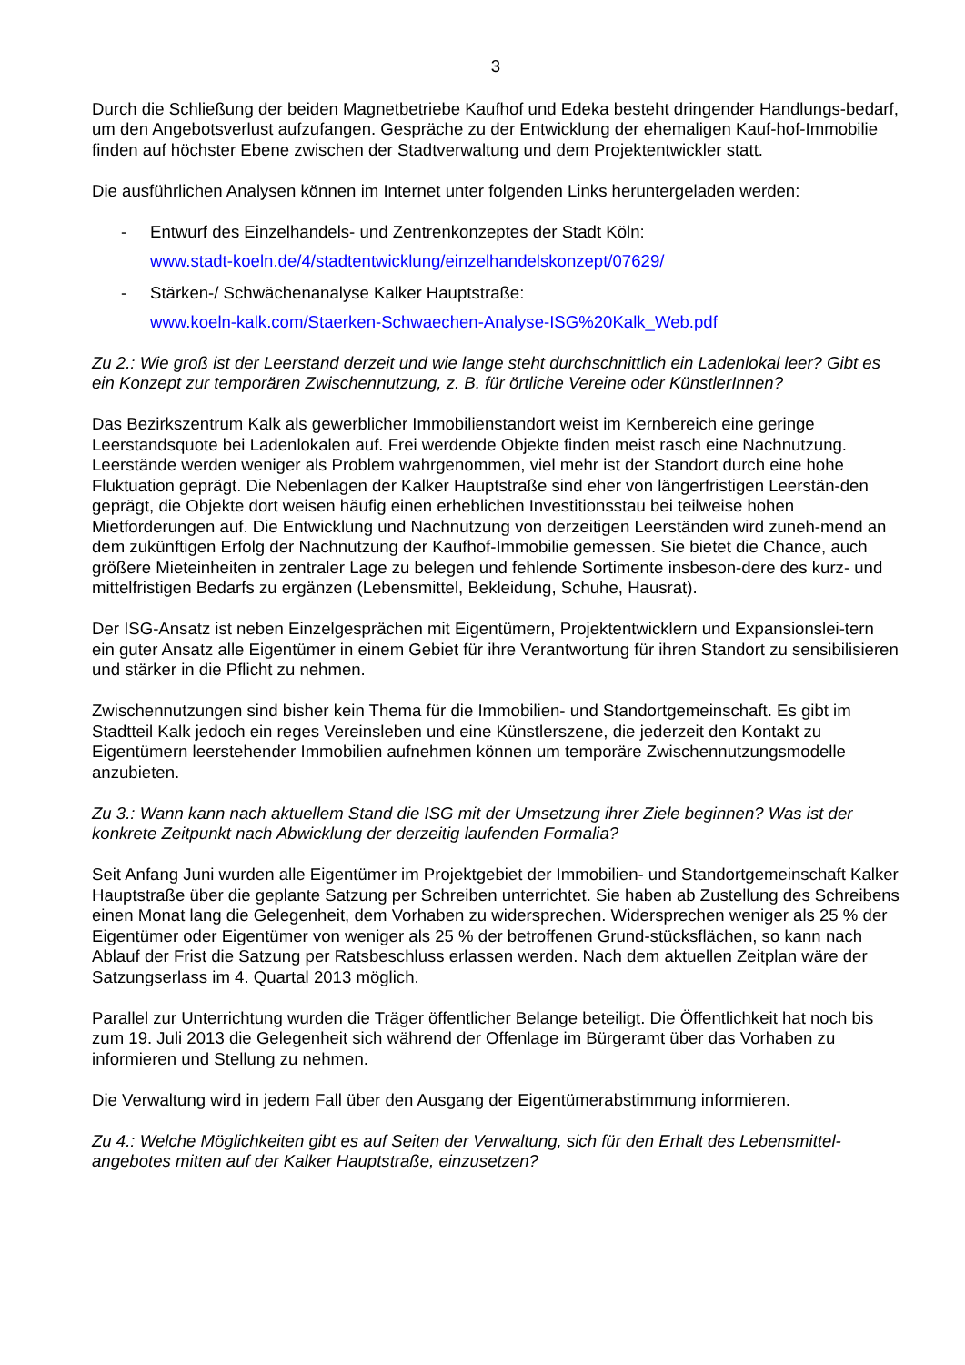3
Durch die Schließung der beiden Magnetbetriebe Kaufhof und Edeka besteht dringender Handlungs-bedarf, um den Angebotsverlust aufzufangen. Gespräche zu der Entwicklung der ehemaligen Kauf-hof-Immobilie finden auf höchster Ebene zwischen der Stadtverwaltung und dem Projektentwickler statt.
Die ausführlichen Analysen können im Internet unter folgenden Links heruntergeladen werden:
- Entwurf des Einzelhandels- und Zentrenkonzeptes der Stadt Köln:
www.stadt-koeln.de/4/stadtentwicklung/einzelhandelskonzept/07629/
- Stärken-/ Schwächenanalyse Kalker Hauptstraße:
www.koeln-kalk.com/Staerken-Schwaechen-Analyse-ISG%20Kalk_Web.pdf
Zu 2.: Wie groß ist der Leerstand derzeit und wie lange steht durchschnittlich ein Ladenlokal leer? Gibt es ein Konzept zur temporären Zwischennutzung, z. B. für örtliche Vereine oder KünstlerInnen?
Das Bezirkszentrum Kalk als gewerblicher Immobilienstandort weist im Kernbereich eine geringe Leerstandsquote bei Ladenlokalen auf. Frei werdende Objekte finden meist rasch eine Nachnutzung. Leerstände werden weniger als Problem wahrgenommen, viel mehr ist der Standort durch eine hohe Fluktuation geprägt. Die Nebenlagen der Kalker Hauptstraße sind eher von längerfristigen Leerstän-den geprägt, die Objekte dort weisen häufig einen erheblichen Investitionsstau bei teilweise hohen Mietforderungen auf. Die Entwicklung und Nachnutzung von derzeitigen Leerständen wird zuneh-mend an dem zukünftigen Erfolg der Nachnutzung der Kaufhof-Immobilie gemessen. Sie bietet die Chance, auch größere Mieteinheiten in zentraler Lage zu belegen und fehlende Sortimente insbeson-dere des kurz- und mittelfristigen Bedarfs zu ergänzen (Lebensmittel, Bekleidung, Schuhe, Hausrat).
Der ISG-Ansatz ist neben Einzelgesprächen mit Eigentümern, Projektentwicklern und Expansionslei-tern ein guter Ansatz alle Eigentümer in einem Gebiet für ihre Verantwortung für ihren Standort zu sensibilisieren und stärker in die Pflicht zu nehmen.
Zwischennutzungen sind bisher kein Thema für die Immobilien- und Standortgemeinschaft. Es gibt im Stadtteil Kalk jedoch ein reges Vereinsleben und eine Künstlerszene, die jederzeit den Kontakt zu Eigentümern leerstehender Immobilien aufnehmen können um temporäre Zwischennutzungsmodelle anzubieten.
Zu 3.: Wann kann nach aktuellem Stand die ISG mit der Umsetzung ihrer Ziele beginnen? Was ist der konkrete Zeitpunkt nach Abwicklung der derzeitig laufenden Formalia?
Seit Anfang Juni wurden alle Eigentümer im Projektgebiet der Immobilien- und Standortgemeinschaft Kalker Hauptstraße über die geplante Satzung per Schreiben unterrichtet. Sie haben ab Zustellung des Schreibens einen Monat lang die Gelegenheit, dem Vorhaben zu widersprechen. Widersprechen weniger als 25 % der Eigentümer oder Eigentümer von weniger als 25 % der betroffenen Grund-stücksflächen, so kann nach Ablauf der Frist die Satzung per Ratsbeschluss erlassen werden. Nach dem aktuellen Zeitplan wäre der Satzungserlass im 4. Quartal 2013 möglich.
Parallel zur Unterrichtung wurden die Träger öffentlicher Belange beteiligt. Die Öffentlichkeit hat noch bis zum 19. Juli 2013 die Gelegenheit sich während der Offenlage im Bürgeramt über das Vorhaben zu informieren und Stellung zu nehmen.
Die Verwaltung wird in jedem Fall über den Ausgang der Eigentümerabstimmung informieren.
Zu 4.: Welche Möglichkeiten gibt es auf Seiten der Verwaltung, sich für den Erhalt des Lebensmittel-angebotes mitten auf der Kalker Hauptstraße, einzusetzen?